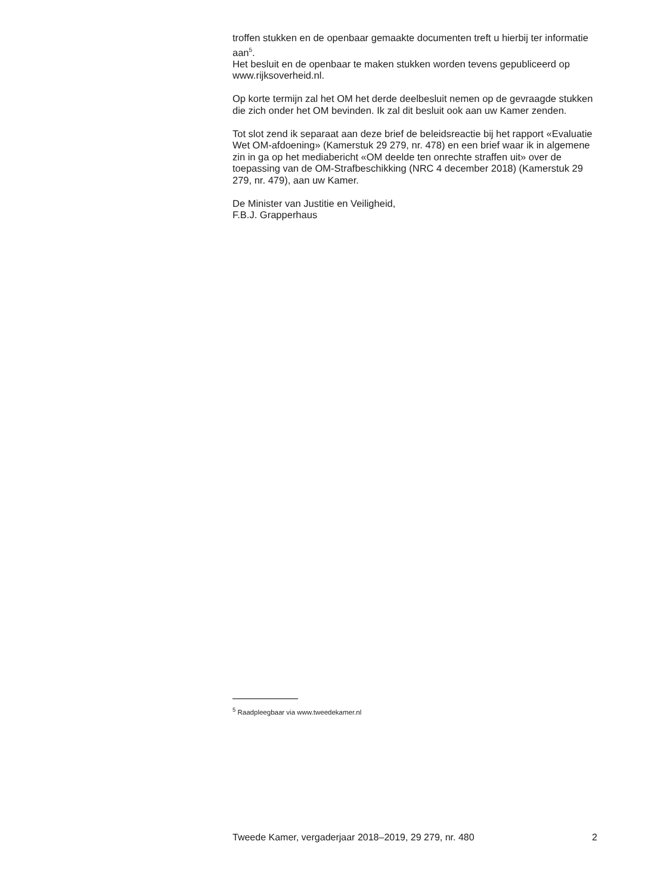troffen stukken en de openbaar gemaakte documenten treft u hierbij ter informatie aan<sup>5</sup>.
Het besluit en de openbaar te maken stukken worden tevens gepubliceerd op www.rijksoverheid.nl.
Op korte termijn zal het OM het derde deelbesluit nemen op de gevraagde stukken die zich onder het OM bevinden. Ik zal dit besluit ook aan uw Kamer zenden.
Tot slot zend ik separaat aan deze brief de beleidsreactie bij het rapport «Evaluatie Wet OM-afdoening» (Kamerstuk 29 279, nr. 478) en een brief waar ik in algemene zin in ga op het mediabericht «OM deelde ten onrechte straffen uit» over de toepassing van de OM-Strafbeschikking (NRC 4 december 2018) (Kamerstuk 29 279, nr. 479), aan uw Kamer.
De Minister van Justitie en Veiligheid,
F.B.J. Grapperhaus
<sup>5</sup> Raadpleegbaar via www.tweedekamer.nl
Tweede Kamer, vergaderjaar 2018–2019, 29 279, nr. 480 2